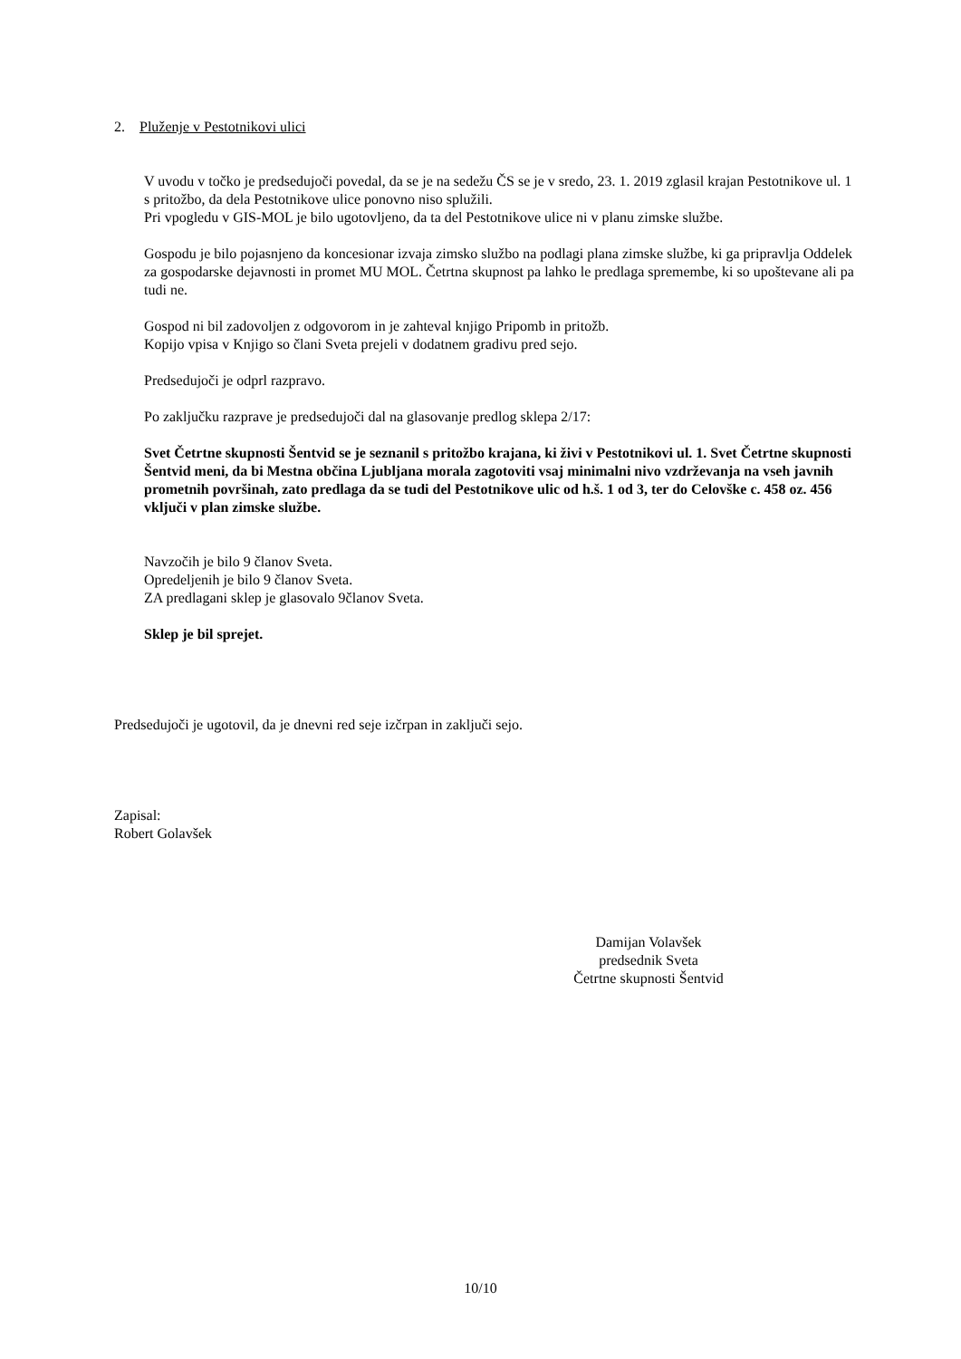2. Pluženje v Pestotnikovi ulici
V uvodu v točko je predsedujoči povedal, da se je na sedežu ČS se je v sredo, 23. 1. 2019 zglasil krajan Pestotnikove ul. 1 s pritožbo, da dela Pestotnikove ulice ponovno niso splužili.
Pri vpogledu v GIS-MOL je bilo ugotovljeno, da ta del Pestotnikove ulice ni v planu zimske službe.
Gospodu je bilo pojasnjeno da koncesionar izvaja zimsko službo na podlagi plana zimske službe, ki ga pripravlja Oddelek za gospodarske dejavnosti in promet MU MOL. Četrtna skupnost pa lahko le predlaga spremembe, ki so upoštevane ali pa tudi ne.
Gospod ni bil zadovoljen z odgovorom in je zahteval knjigo Pripomb in pritožb.
Kopijo vpisa v Knjigo so člani Sveta prejeli v dodatnem gradivu pred sejo.
Predsedujoči je odprl razpravo.
Po zaključku razprave je predsedujoči dal na glasovanje predlog sklepa 2/17:
Svet Četrtne skupnosti Šentvid se je seznanil s pritožbo krajana, ki živi v Pestotnikovi ul. 1. Svet Četrtne skupnosti Šentvid meni, da bi Mestna občina Ljubljana morala zagotoviti vsaj minimalni nivo vzdrževanja na vseh javnih prometnih površinah, zato predlaga da se tudi del Pestotnikove ulic od h.š. 1 od 3, ter do Celovške c. 458 oz. 456 vključi v plan zimske službe.
Navzočih je bilo 9 članov Sveta.
Opredeljenih je bilo 9 članov Sveta.
ZA predlagani sklep je glasovalo 9članov Sveta.
Sklep je bil sprejet.
Predsedujoči je ugotovil, da je dnevni red seje izčrpan in zaključi sejo.
Zapisal:
Robert Golavšek
Damijan Volavšek
predsednik Sveta
Četrtne skupnosti Šentvid
10/10